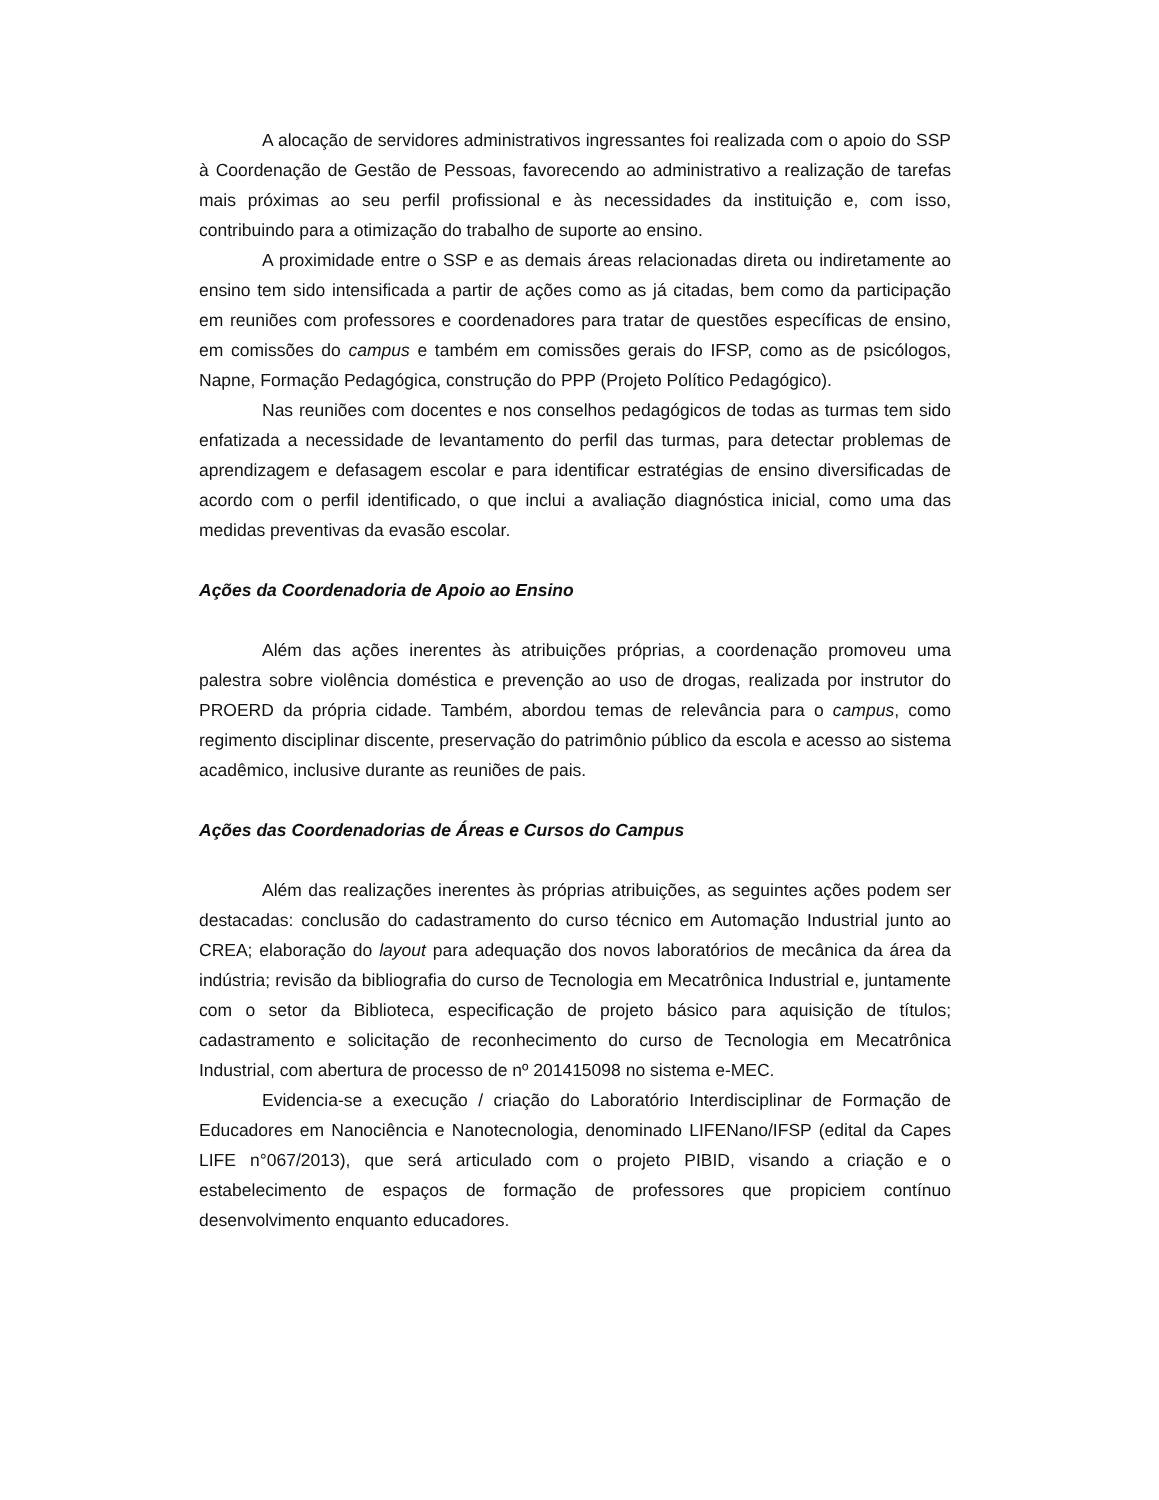A alocação de servidores administrativos ingressantes foi realizada com o apoio do SSP à Coordenação de Gestão de Pessoas, favorecendo ao administrativo a realização de tarefas mais próximas ao seu perfil profissional e às necessidades da instituição e, com isso, contribuindo para a otimização do trabalho de suporte ao ensino.
A proximidade entre o SSP e as demais áreas relacionadas direta ou indiretamente ao ensino tem sido intensificada a partir de ações como as já citadas, bem como da participação em reuniões com professores e coordenadores para tratar de questões específicas de ensino, em comissões do campus e também em comissões gerais do IFSP, como as de psicólogos, Napne, Formação Pedagógica, construção do PPP (Projeto Político Pedagógico).
Nas reuniões com docentes e nos conselhos pedagógicos de todas as turmas tem sido enfatizada a necessidade de levantamento do perfil das turmas, para detectar problemas de aprendizagem e defasagem escolar e para identificar estratégias de ensino diversificadas de acordo com o perfil identificado, o que inclui a avaliação diagnóstica inicial, como uma das medidas preventivas da evasão escolar.
Ações da Coordenadoria de Apoio ao Ensino
Além das ações inerentes às atribuições próprias, a coordenação promoveu uma palestra sobre violência doméstica e prevenção ao uso de drogas, realizada por instrutor do PROERD da própria cidade. Também, abordou temas de relevância para o campus, como regimento disciplinar discente, preservação do patrimônio público da escola e acesso ao sistema acadêmico, inclusive durante as reuniões de pais.
Ações das Coordenadorias de Áreas e Cursos do Campus
Além das realizações inerentes às próprias atribuições, as seguintes ações podem ser destacadas: conclusão do cadastramento do curso técnico em Automação Industrial junto ao CREA; elaboração do layout para adequação dos novos laboratórios de mecânica da área da indústria; revisão da bibliografia do curso de Tecnologia em Mecatrônica Industrial e, juntamente com o setor da Biblioteca, especificação de projeto básico para aquisição de títulos; cadastramento e solicitação de reconhecimento do curso de Tecnologia em Mecatrônica Industrial, com abertura de processo de nº 201415098 no sistema e-MEC.
Evidencia-se a execução / criação do Laboratório Interdisciplinar de Formação de Educadores em Nanociência e Nanotecnologia, denominado LIFENano/IFSP (edital da Capes LIFE n°067/2013), que será articulado com o projeto PIBID, visando a criação e o estabelecimento de espaços de formação de professores que propiciem contínuo desenvolvimento enquanto educadores.